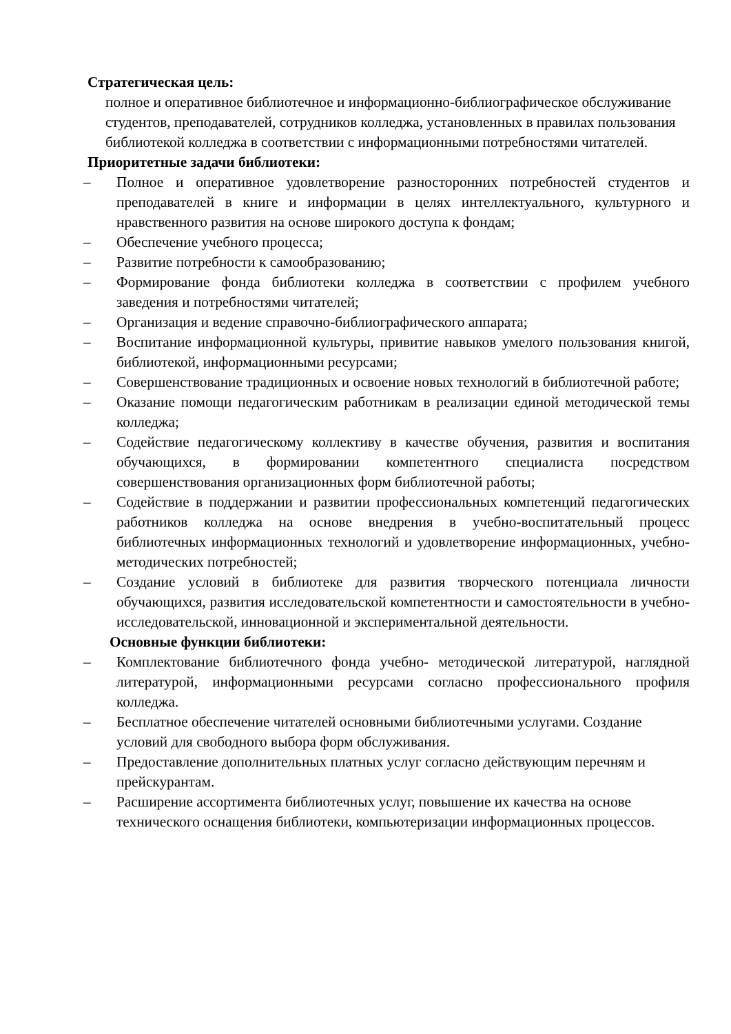Стратегическая цель:
полное и оперативное библиотечное и информационно-библиографическое обслуживание студентов, преподавателей, сотрудников колледжа, установленных в правилах пользования библиотекой колледжа в соответствии с информационными потребностями читателей.
Приоритетные задачи библиотеки:
– Полное и оперативное удовлетворение разносторонних потребностей студентов и преподавателей в книге и информации в целях интеллектуального, культурного и нравственного развития на основе широкого доступа к фондам;
– Обеспечение учебного процесса;
– Развитие потребности к самообразованию;
– Формирование фонда библиотеки колледжа в соответствии с профилем учебного заведения и потребностями читателей;
– Организация и ведение справочно-библиографического аппарата;
– Воспитание информационной культуры, привитие навыков умелого пользования книгой, библиотекой, информационными ресурсами;
– Совершенствование традиционных и освоение новых технологий в библиотечной работе;
– Оказание помощи педагогическим работникам в реализации единой методической темы колледжа;
– Содействие педагогическому коллективу в качестве обучения, развития и воспитания обучающихся, в формировании компетентного специалиста посредством совершенствования организационных форм библиотечной работы;
– Содействие в поддержании и развитии профессиональных компетенций педагогических работников колледжа на основе внедрения в учебно-воспитательный процесс библиотечных информационных технологий и удовлетворение информационных, учебно-методических потребностей;
– Создание условий в библиотеке для развития творческого потенциала личности обучающихся, развития исследовательской компетентности и самостоятельности в учебно-исследовательской, инновационной и экспериментальной деятельности.
Основные функции библиотеки:
– Комплектование библиотечного фонда учебно- методической литературой, наглядной литературой, информационными ресурсами согласно профессионального профиля колледжа.
– Бесплатное обеспечение читателей основными библиотечными услугами. Создание условий для свободного выбора форм обслуживания.
– Предоставление дополнительных платных услуг согласно действующим перечням и прейскурантам.
– Расширение ассортимента библиотечных услуг, повышение их качества на основе технического оснащения библиотеки, компьютеризации информационных процессов.